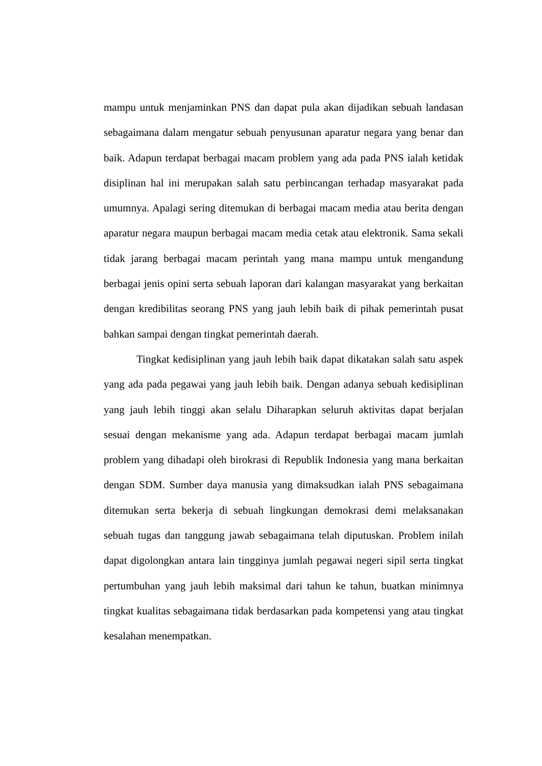mampu untuk menjaminkan PNS dan dapat pula akan dijadikan sebuah landasan sebagaimana dalam mengatur sebuah penyusunan aparatur negara yang benar dan baik. Adapun terdapat berbagai macam problem yang ada pada PNS ialah ketidak disiplinan hal ini merupakan salah satu perbincangan terhadap masyarakat pada umumnya. Apalagi sering ditemukan di berbagai macam media atau berita dengan aparatur negara maupun berbagai macam media cetak atau elektronik. Sama sekali tidak jarang berbagai macam perintah yang mana mampu untuk mengandung berbagai jenis opini serta sebuah laporan dari kalangan masyarakat yang berkaitan dengan kredibilitas seorang PNS yang jauh lebih baik di pihak pemerintah pusat bahkan sampai dengan tingkat pemerintah daerah.
Tingkat kedisiplinan yang jauh lebih baik dapat dikatakan salah satu aspek yang ada pada pegawai yang jauh lebih baik. Dengan adanya sebuah kedisiplinan yang jauh lebih tinggi akan selalu Diharapkan seluruh aktivitas dapat berjalan sesuai dengan mekanisme yang ada. Adapun terdapat berbagai macam jumlah problem yang dihadapi oleh birokrasi di Republik Indonesia yang mana berkaitan dengan SDM. Sumber daya manusia yang dimaksudkan ialah PNS sebagaimana ditemukan serta bekerja di sebuah lingkungan demokrasi demi melaksanakan sebuah tugas dan tanggung jawab sebagaimana telah diputuskan. Problem inilah dapat digolongkan antara lain tingginya jumlah pegawai negeri sipil serta tingkat pertumbuhan yang jauh lebih maksimal dari tahun ke tahun, buatkan minimnya tingkat kualitas sebagaimana tidak berdasarkan pada kompetensi yang atau tingkat kesalahan menempatkan.